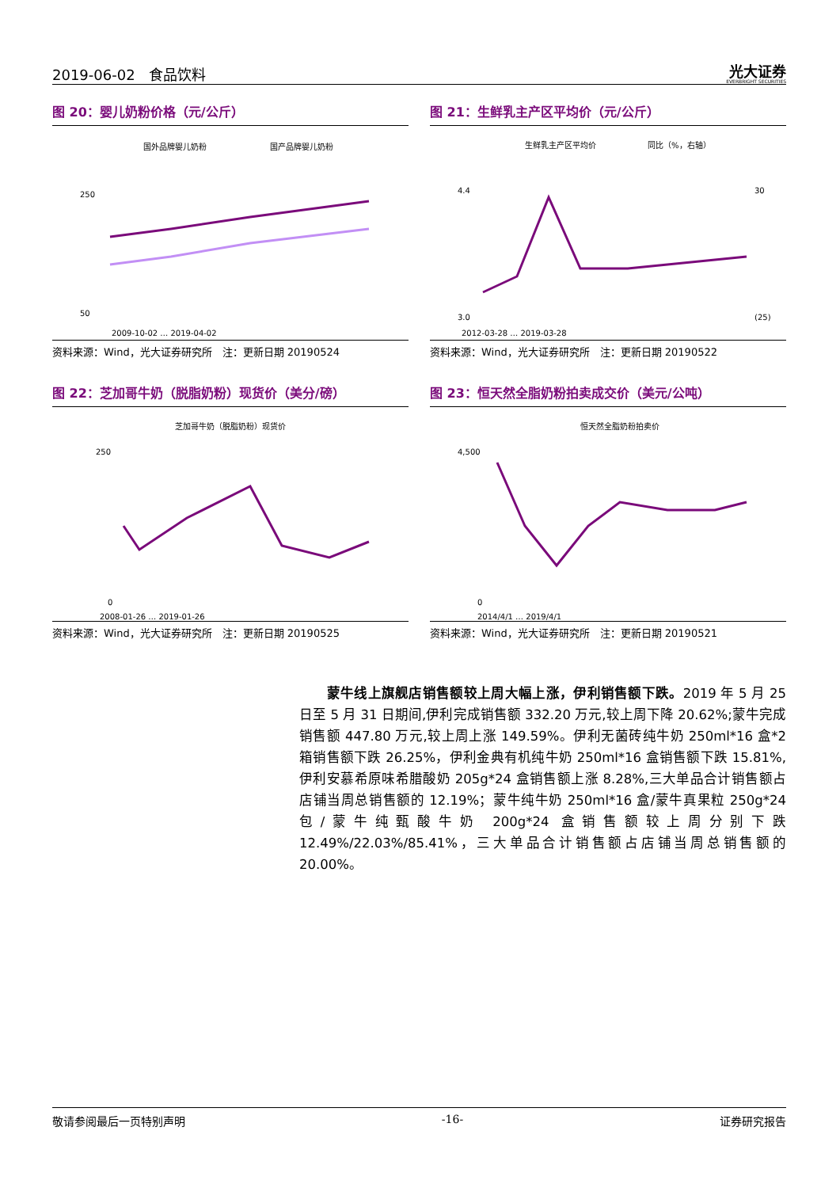2019-06-02 食品饮料
光大证券
EVERBRIGHT SECURITIES
图 20：婴儿奶粉价格（元/公斤）
国外品牌婴儿奶粉
国产品牌婴儿奶粉
250
50
2009-10-02 … 2019-04-02
资料来源：Wind，光大证券研究所　注：更新日期 20190524
图 21：生鲜乳主产区平均价（元/公斤）
生鲜乳主产区平均价
同比（%，右轴）
4.4
3.0
30
(25)
2012-03-28 … 2019-03-28
资料来源：Wind，光大证券研究所　注：更新日期 20190522
图 22：芝加哥牛奶（脱脂奶粉）现货价（美分/磅）
芝加哥牛奶（脱脂奶粉）现货价
250
0
2008-01-26 … 2019-01-26
资料来源：Wind，光大证券研究所　注：更新日期 20190525
图 23：恒天然全脂奶粉拍卖成交价（美元/公吨）
恒天然全脂奶粉拍卖价
4,500
0
2014/4/1 … 2019/4/1
资料来源：Wind，光大证券研究所　注：更新日期 20190521
　　蒙牛线上旗舰店销售额较上周大幅上涨，伊利销售额下跌。2019 年 5 月 25 日至 5 月 31 日期间,伊利完成销售额 332.20 万元,较上周下降 20.62%;蒙牛完成销售额 447.80 万元,较上周上涨 149.59%。伊利无菌砖纯牛奶 250ml*16 盒*2 箱销售额下跌 26.25%，伊利金典有机纯牛奶 250ml*16 盒销售额下跌 15.81%,伊利安慕希原味希腊酸奶 205g*24 盒销售额上涨 8.28%,三大单品合计销售额占店铺当周总销售额的 12.19%；蒙牛纯牛奶 250ml*16 盒/蒙牛真果粒 250g*24 包/蒙牛纯甄酸牛奶 200g*24 盒销售额较上周分别下跌 12.49%/22.03%/85.41%，三大单品合计销售额占店铺当周总销售额的 20.00%。
敬请参阅最后一页特别声明 -16- 证券研究报告